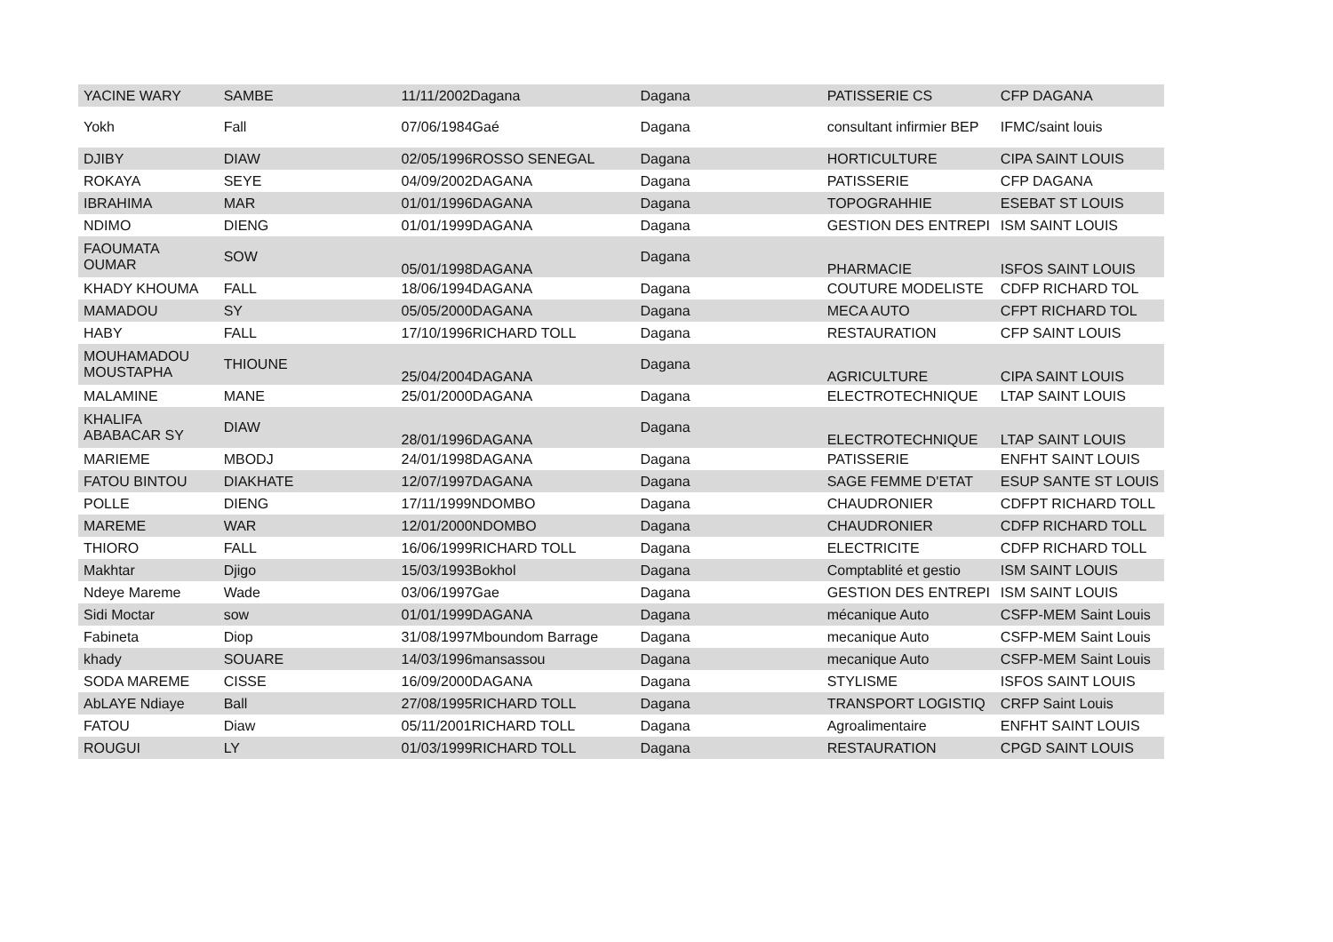| YACINE WARY | SAMBE | 11/11/2002Dagana | Dagana | PATISSERIE CS | CFP DAGANA |
| Yokh | Fall | 07/06/1984Gaé | Dagana | consultant infirmier BEP | IFMC/saint louis |
| DJIBY | DIAW | 02/05/1996ROSSO SENEGAL | Dagana | HORTICULTURE | CIPA SAINT LOUIS |
| ROKAYA | SEYE | 04/09/2002DAGANA | Dagana | PATISSERIE | CFP DAGANA |
| IBRAHIMA | MAR | 01/01/1996DAGANA | Dagana | TOPOGRAHHIE | ESEBAT ST LOUIS |
| NDIMO | DIENG | 01/01/1999DAGANA | Dagana | GESTION DES ENTREPI | ISM SAINT LOUIS |
| FAOUMATA OUMAR | SOW | 05/01/1998DAGANA | Dagana | PHARMACIE | ISFOS SAINT LOUIS |
| KHADY KHOUMA | FALL | 18/06/1994DAGANA | Dagana | COUTURE MODELISTE | CDFP RICHARD TOL |
| MAMADOU | SY | 05/05/2000DAGANA | Dagana | MECA AUTO | CFPT RICHARD TOL |
| HABY | FALL | 17/10/1996RICHARD TOLL | Dagana | RESTAURATION | CFP SAINT LOUIS |
| MOUHAMADOU MOUSTAPHA | THIOUNE | 25/04/2004DAGANA | Dagana | AGRICULTURE | CIPA SAINT LOUIS |
| MALAMINE | MANE | 25/01/2000DAGANA | Dagana | ELECTROTECHNIQUE | LTAP SAINT LOUIS |
| KHALIFA ABABACAR SY | DIAW | 28/01/1996DAGANA | Dagana | ELECTROTECHNIQUE | LTAP SAINT LOUIS |
| MARIEME | MBODJ | 24/01/1998DAGANA | Dagana | PATISSERIE | ENFHT SAINT LOUIS |
| FATOU BINTOU | DIAKHATE | 12/07/1997DAGANA | Dagana | SAGE FEMME D'ETAT | ESUP SANTE ST LOUIS |
| POLLE | DIENG | 17/11/1999NDOMBO | Dagana | CHAUDRONIER | CDFPT RICHARD TOLL |
| MAREME | WAR | 12/01/2000NDOMBO | Dagana | CHAUDRONIER | CDFP RICHARD TOLL |
| THIORO | FALL | 16/06/1999RICHARD TOLL | Dagana | ELECTRICITE | CDFP RICHARD TOLL |
| Makhtar | Djigo | 15/03/1993Bokhol | Dagana | Comptablité et gestio | ISM SAINT LOUIS |
| Ndeye Mareme | Wade | 03/06/1997Gae | Dagana | GESTION DES ENTREPI | ISM SAINT LOUIS |
| Sidi Moctar | sow | 01/01/1999DAGANA | Dagana | mécanique Auto | CSFP-MEM Saint Louis |
| Fabineta | Diop | 31/08/1997Mboundom Barrage | Dagana | mecanique Auto | CSFP-MEM Saint Louis |
| khady | SOUARE | 14/03/1996mansassou | Dagana | mecanique Auto | CSFP-MEM Saint Louis |
| SODA MAREME | CISSE | 16/09/2000DAGANA | Dagana | STYLISME | ISFOS SAINT LOUIS |
| AbLAYE Ndiaye | Ball | 27/08/1995RICHARD TOLL | Dagana | TRANSPORT LOGISTIQ | CRFP Saint Louis |
| FATOU | Diaw | 05/11/2001RICHARD TOLL | Dagana | Agroalimentaire | ENFHT SAINT LOUIS |
| ROUGUI | LY | 01/03/1999RICHARD TOLL | Dagana | RESTAURATION | CPGD SAINT LOUIS |